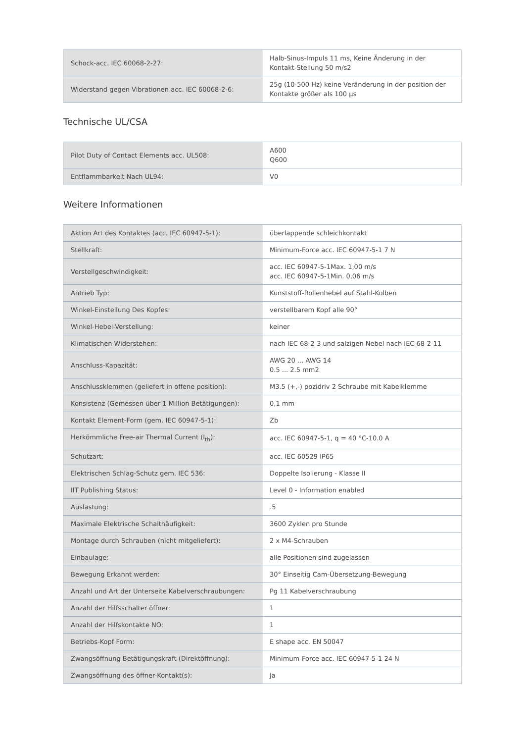| Schock-acc. IEC 60068-2-27: | Halb-Sinus-Impuls 11 ms, Keine Änderung in der Kontakt-Stellung 50 m/s2 |
| Widerstand gegen Vibrationen acc. IEC 60068-2-6: | 25g (10-500 Hz) keine Veränderung in der position der Kontakte größer als 100 µs |
Technische UL/CSA
| Pilot Duty of Contact Elements acc. UL508: | A600 Q600 |
| Entflammbarkeit Nach UL94: | V0 |
Weitere Informationen
| Aktion Art des Kontaktes (acc. IEC 60947-5-1): | überlappende schleichkontakt |
| Stellkraft: | Minimum-Force acc. IEC 60947-5-1 7 N |
| Verstellgeschwindigkeit: | acc. IEC 60947-5-1Max. 1,00 m/s acc. IEC 60947-5-1Min. 0,06 m/s |
| Antrieb Typ: | Kunststoff-Rollenhebel auf Stahl-Kolben |
| Winkel-Einstellung Des Kopfes: | verstellbarem Kopf alle 90° |
| Winkel-Hebel-Verstellung: | keiner |
| Klimatischen Widerstehen: | nach IEC 68-2-3 und salzigen Nebel nach IEC 68-2-11 |
| Anschluss-Kapazität: | AWG 20 ... AWG 14 0.5 ... 2.5 mm2 |
| Anschlussklemmen (geliefert in offene position): | M3.5 (+,-) pozidriv 2 Schraube mit Kabelklemme |
| Konsistenz (Gemessen über 1 Million Betätigungen): | 0,1 mm |
| Kontakt Element-Form (gem. IEC 60947-5-1): | Zb |
| Herkömmliche Free-air Thermal Current (I<sub>th</sub>): | acc. IEC 60947-5-1, q = 40 °C-10.0 A |
| Schutzart: | acc. IEC 60529 IP65 |
| Elektrischen Schlag-Schutz gem. IEC 536: | Doppelte Isolierung - Klasse II |
| IIT Publishing Status: | Level 0 - Information enabled |
| Auslastung: | .5 |
| Maximale Elektrische Schalthäufigkeit: | 3600 Zyklen pro Stunde |
| Montage durch Schrauben (nicht mitgeliefert): | 2 x M4-Schrauben |
| Einbaulage: | alle Positionen sind zugelassen |
| Bewegung Erkannt werden: | 30° Einseitig Cam-Übersetzung-Bewegung |
| Anzahl und Art der Unterseite Kabelverschraubungen: | Pg 11 Kabelverschraubung |
| Anzahl der Hilfsschalter öffner: | 1 |
| Anzahl der Hilfskontakte NO: | 1 |
| Betriebs-Kopf Form: | E shape acc. EN 50047 |
| Zwangsöffnung Betätigungskraft (Direktöffnung): | Minimum-Force acc. IEC 60947-5-1 24 N |
| Zwangsöffnung des öffner-Kontakt(s): | Ja |